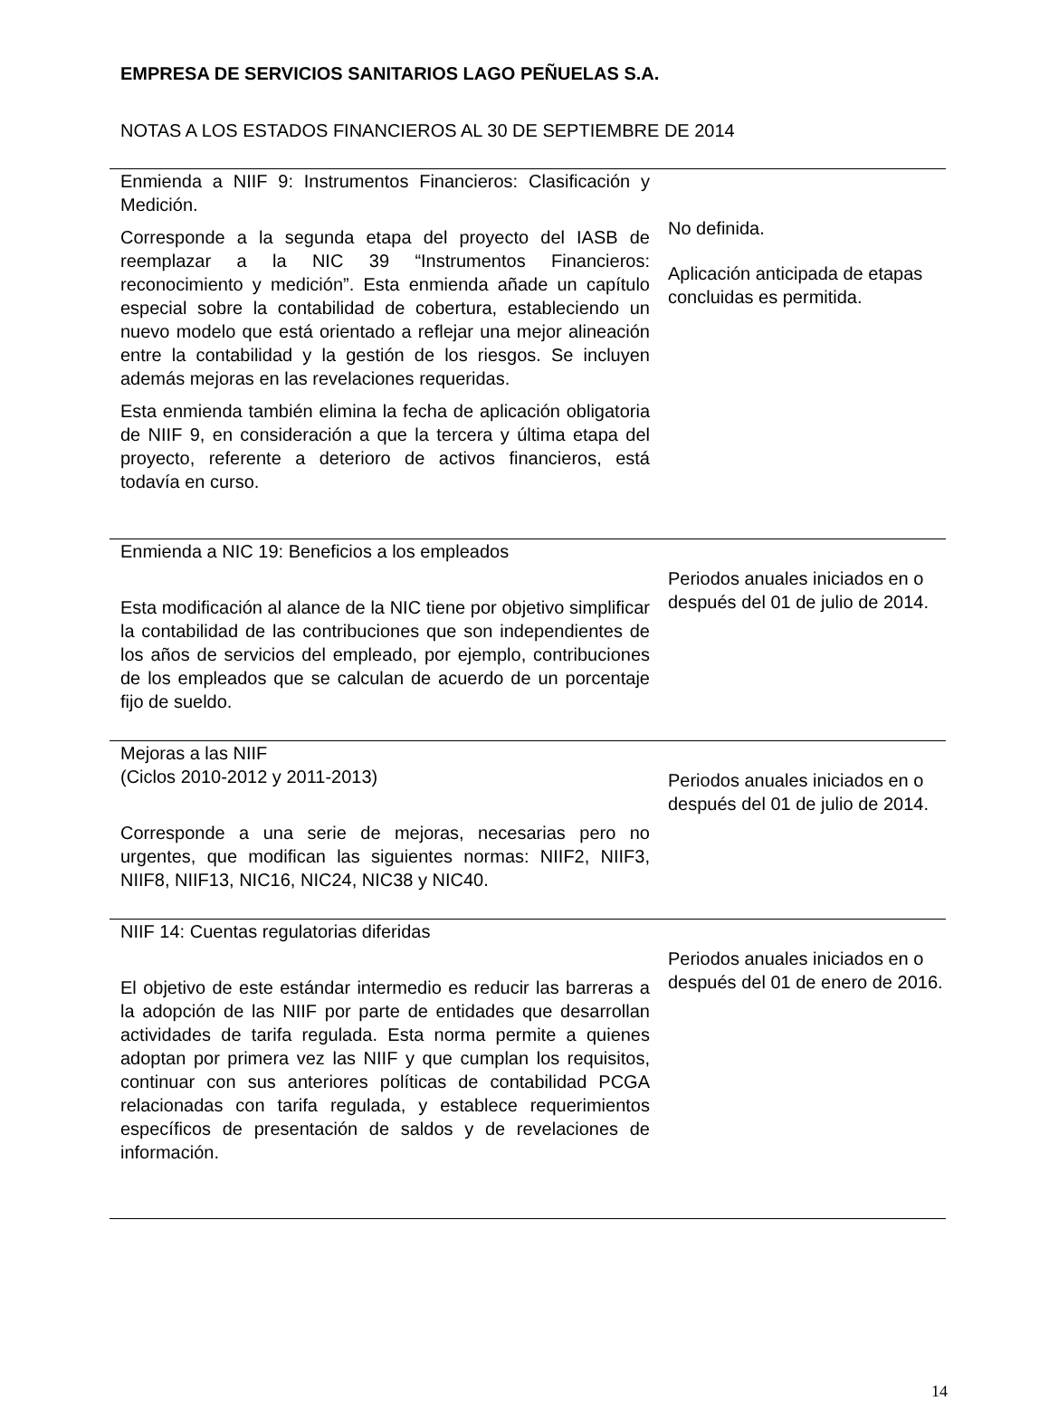EMPRESA DE SERVICIOS SANITARIOS LAGO PEÑUELAS S.A.
NOTAS A LOS ESTADOS FINANCIEROS AL 30 DE SEPTIEMBRE DE 2014
| Enmienda a NIIF 9: Instrumentos Financieros: Clasificación y Medición. Corresponde a la segunda etapa del proyecto del IASB de reemplazar a la NIC 39 “Instrumentos Financieros: reconocimiento y medición”. Esta enmienda añade un capítulo especial sobre la contabilidad de cobertura, estableciendo un nuevo modelo que está orientado a reflejar una mejor alineación entre la contabilidad y la gestión de los riesgos. Se incluyen además mejoras en las revelaciones requeridas. Esta enmienda también elimina la fecha de aplicación obligatoria de NIIF 9, en consideración a que la tercera y última etapa del proyecto, referente a deterioro de activos financieros, está todavía en curso. | No definida. Aplicación anticipada de etapas concluidas es permitida. |
| Enmienda a NIC 19: Beneficios a los empleados Esta modificación al alance de la NIC tiene por objetivo simplificar la contabilidad de las contribuciones que son independientes de los años de servicios del empleado, por ejemplo, contribuciones de los empleados que se calculan de acuerdo de un porcentaje fijo de sueldo. | Periodos anuales iniciados en o después del 01 de julio de 2014. |
| Mejoras a las NIIF (Ciclos 2010-2012 y 2011-2013) Corresponde a una serie de mejoras, necesarias pero no urgentes, que modifican las siguientes normas: NIIF2, NIIF3, NIIF8, NIIF13, NIC16, NIC24, NIC38 y NIC40. | Periodos anuales iniciados en o después del 01 de julio de 2014. |
| NIIF 14: Cuentas regulatorias diferidas El objetivo de este estándar intermedio es reducir las barreras a la adopción de las NIIF por parte de entidades que desarrollan actividades de tarifa regulada. Esta norma permite a quienes adoptan por primera vez las NIIF y que cumplan los requisitos, continuar con sus anteriores políticas de contabilidad PCGA relacionadas con tarifa regulada, y establece requerimientos específicos de presentación de saldos y de revelaciones de información. | Periodos anuales iniciados en o después del 01 de enero de 2016. |
14